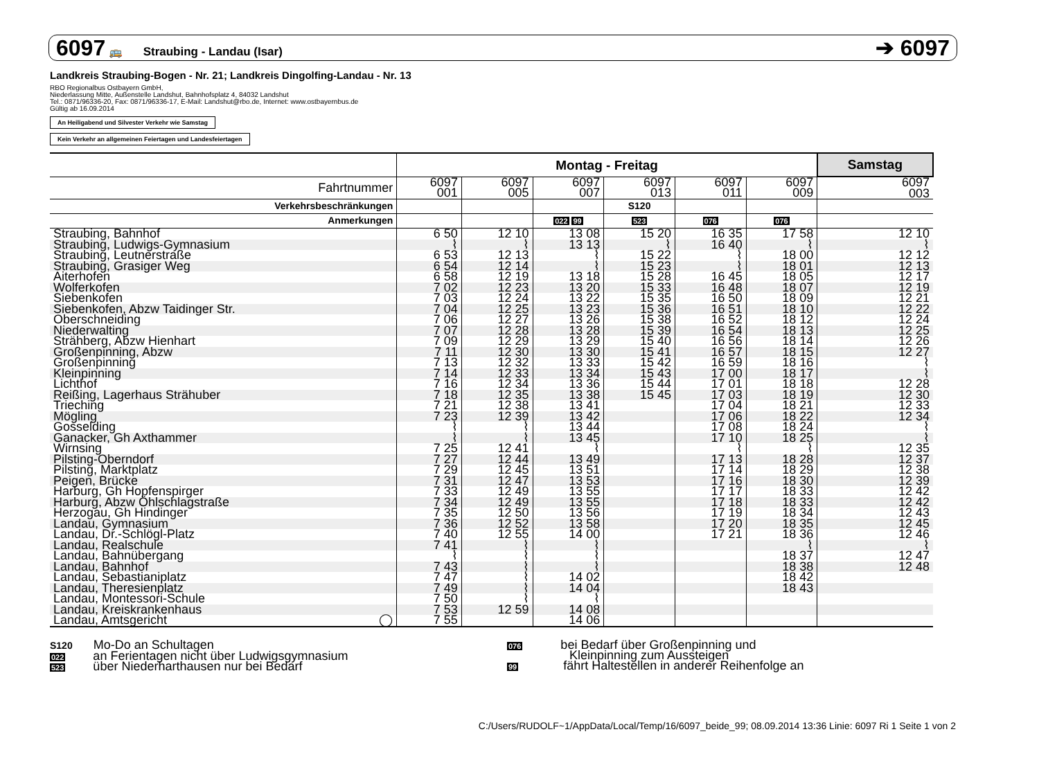6097 🚌 Straubing - Landau (Isar)
➔ 6097
Landkreis Straubing-Bogen - Nr. 21; Landkreis Dingolfing-Landau - Nr. 13
RBO Regionalbus Ostbayern GmbH,
Niederlassung Mitte, Außenstelle Landshut, Bahnhofsplatz 4, 84032 Landshut
Tel.: 0871/96336-20, Fax: 0871/96336-17, E-Mail: Landshut@rbo.de, Internet: www.ostbayernbus.de
Gültig ab 16.09.2014
An Heiligabend und Silvester Verkehr wie Samstag
Kein Verkehr an allgemeinen Feiertagen und Landesfeiertagen
| | Montag - Freitag | | | | | | Samstag |
| --- | --- | --- | --- | --- | --- | --- | --- |
| Fahrtnummer | 6097 001 | 6097 005 | 6097 007 | 6097 013 | 6097 011 | 6097 009 | 6097 003 |
| Verkehrsbeschränkungen | | | | S120 | | | |
| Anmerkungen | | | 022 99 | 523 | 076 | 076 | |
| Straubing, Bahnhof | 6 50 | 12 10 | 13 08 | 15 20 | 16 35 | 17 58 | 12 10 |
| Straubing, Ludwigs-Gymnasium | ⌇ | ⌇ | 13 13 | ⌇ | 16 40 | ⌇ | ⌇ |
| Straubing, Leutnerstraße | 6 53 | 12 13 | ⌇ | 15 22 | ⌇ | 18 00 | 12 12 |
| Straubing, Grasiger Weg | 6 54 | 12 14 | ⌇ | 15 23 | ⌇ | 18 01 | 12 13 |
| Aiterhofen | 6 58 | 12 19 | 13 18 | 15 28 | 16 45 | 18 05 | 12 17 |
| Wolferkofen | 7 02 | 12 23 | 13 20 | 15 33 | 16 48 | 18 07 | 12 19 |
| Siebenkofen | 7 03 | 12 24 | 13 22 | 15 35 | 16 50 | 18 09 | 12 21 |
| Siebenkofen, Abzw Taidinger Str. | 7 04 | 12 25 | 13 23 | 15 36 | 16 51 | 18 10 | 12 22 |
| Oberschneiding | 7 06 | 12 27 | 13 26 | 15 38 | 16 52 | 18 12 | 12 24 |
| Niederwalting | 7 07 | 12 28 | 13 28 | 15 39 | 16 54 | 18 13 | 12 25 |
| Strähberg, Abzw Hienhart | 7 09 | 12 29 | 13 29 | 15 40 | 16 56 | 18 14 | 12 26 |
| Großenpinning, Abzw | 7 11 | 12 30 | 13 30 | 15 41 | 16 57 | 18 15 | 12 27 |
| Großenpinning | 7 13 | 12 32 | 13 33 | 15 42 | 16 59 | 18 16 | ⌇ |
| Kleinpinning | 7 14 | 12 33 | 13 34 | 15 43 | 17 00 | 18 17 | ⌇ |
| Lichthof | 7 16 | 12 34 | 13 36 | 15 44 | 17 01 | 18 18 | 12 28 |
| Reißing, Lagerhaus Strähuber | 7 18 | 12 35 | 13 38 | 15 45 | 17 03 | 18 19 | 12 30 |
| Trieching | 7 21 | 12 38 | 13 41 | | 17 04 | 18 21 | 12 33 |
| Mögling | 7 23 | 12 39 | 13 42 | | 17 06 | 18 22 | 12 34 |
| Gosselding | ⌇ | ⌇ | 13 44 | | 17 08 | 18 24 | ⌇ |
| Ganacker, Gh Axthammer | ⌇ | ⌇ | 13 45 | | 17 10 | 18 25 | ⌇ |
| Wirnsing | 7 25 | 12 41 | ⌇ | | ⌇ | ⌇ | 12 35 |
| Pilsting-Oberndorf | 7 27 | 12 44 | 13 49 | | 17 13 | 18 28 | 12 37 |
| Pilsting, Marktplatz | 7 29 | 12 45 | 13 51 | | 17 14 | 18 29 | 12 38 |
| Peigen, Brücke | 7 31 | 12 47 | 13 53 | | 17 16 | 18 30 | 12 39 |
| Harburg, Gh Hopfenspirger | 7 33 | 12 49 | 13 55 | | 17 17 | 18 33 | 12 42 |
| Harburg, Abzw Öhlschlagstraße | 7 34 | 12 49 | 13 55 | | 17 18 | 18 33 | 12 42 |
| Herzogau, Gh Hindinger | 7 35 | 12 50 | 13 56 | | 17 19 | 18 34 | 12 43 |
| Landau, Gymnasium | 7 36 | 12 52 | 13 58 | | 17 20 | 18 35 | 12 45 |
| Landau, Dr.-Schlögl-Platz | 7 40 | 12 55 | 14 00 | | 17 21 | 18 36 | 12 46 |
| Landau, Realschule | 7 41 | ⌇ | ⌇ | | | ⌇ | ⌇ |
| Landau, Bahnübergang | ⌇ | ⌇ | ⌇ | | | 18 37 | 12 47 |
| Landau, Bahnhof | 7 43 | ⌇ | ⌇ | | | 18 38 | 12 48 |
| Landau, Sebastianiplatz | 7 47 | ⌇ | 14 02 | | | 18 42 | |
| Landau, Theresienplatz | 7 49 | ⌇ | 14 04 | | | 18 43 | |
| Landau, Montessori-Schule | 7 50 | ⌇ | ⌇ | | | | |
| Landau, Kreiskrankenhaus | 7 53 | 12 59 | 14 08 | | | | |
| Landau, Amtsgericht ◯ | 7 55 | | 14 06 | | | | |
S120 Mo-Do an Schultagen
022 an Ferientagen nicht über Ludwigsgymnasium
523 über Niederharthausen nur bei Bedarf
076 bei Bedarf über Großenpinning und
Kleinpinning zum Aussteigen
99 fährt Haltestellen in anderer Reihenfolge an
C:/Users/RUDOLF~1/AppData/Local/Temp/16/6097_beide_99; 08.09.2014 13:36 Linie: 6097 Ri 1 Seite 1 von 2